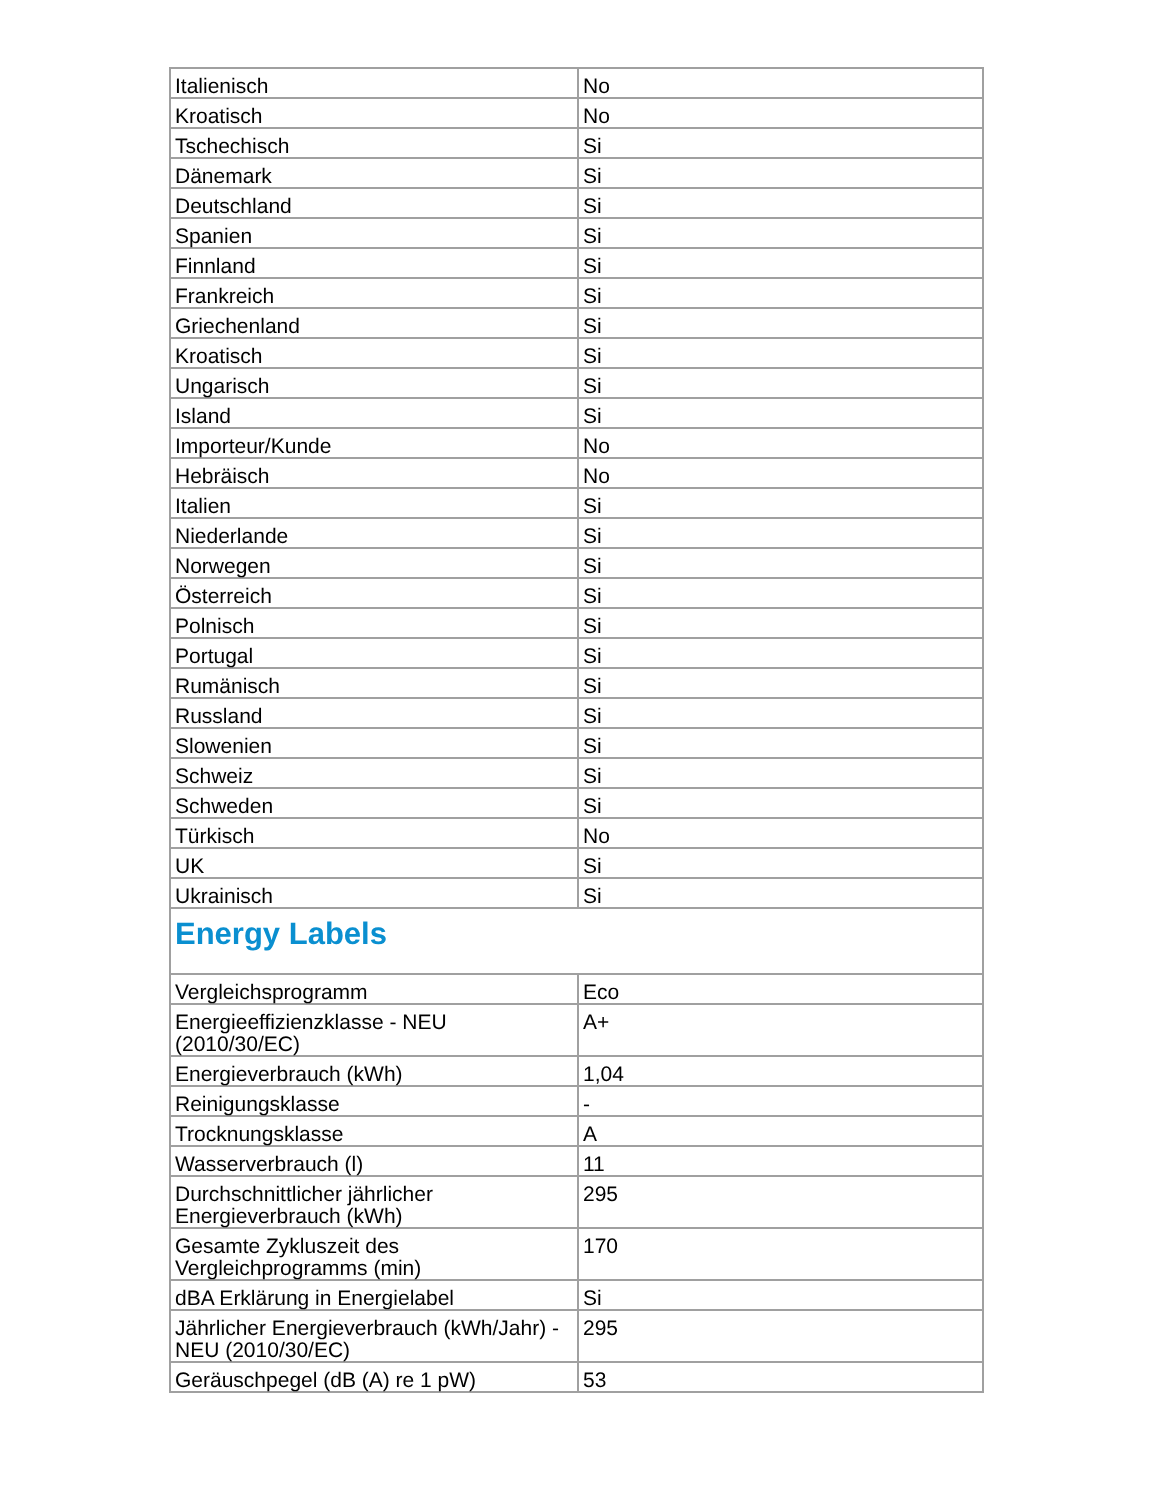| Italienisch | No |
| Kroatisch | No |
| Tschechisch | Si |
| Dänemark | Si |
| Deutschland | Si |
| Spanien | Si |
| Finnland | Si |
| Frankreich | Si |
| Griechenland | Si |
| Kroatisch | Si |
| Ungarisch | Si |
| Island | Si |
| Importeur/Kunde | No |
| Hebräisch | No |
| Italien | Si |
| Niederlande | Si |
| Norwegen | Si |
| Österreich | Si |
| Polnisch | Si |
| Portugal | Si |
| Rumänisch | Si |
| Russland | Si |
| Slowenien | Si |
| Schweiz | Si |
| Schweden | Si |
| Türkisch | No |
| UK | Si |
| Ukrainisch | Si |
| Energy Labels | |
| Vergleichsprogramm | Eco |
| Energieeffizienzklasse - NEU (2010/30/EC) | A+ |
| Energieverbrauch (kWh) | 1,04 |
| Reinigungsklasse | - |
| Trocknungsklasse | A |
| Wasserverbrauch (l) | 11 |
| Durchschnittlicher jährlicher Energieverbrauch (kWh) | 295 |
| Gesamte Zykluszeit des Vergleichprogramms (min) | 170 |
| dBA Erklärung in Energielabel | Si |
| Jährlicher Energieverbrauch (kWh/Jahr) - NEU (2010/30/EC) | 295 |
| Geräuschpegel (dB (A) re 1 pW) | 53 |